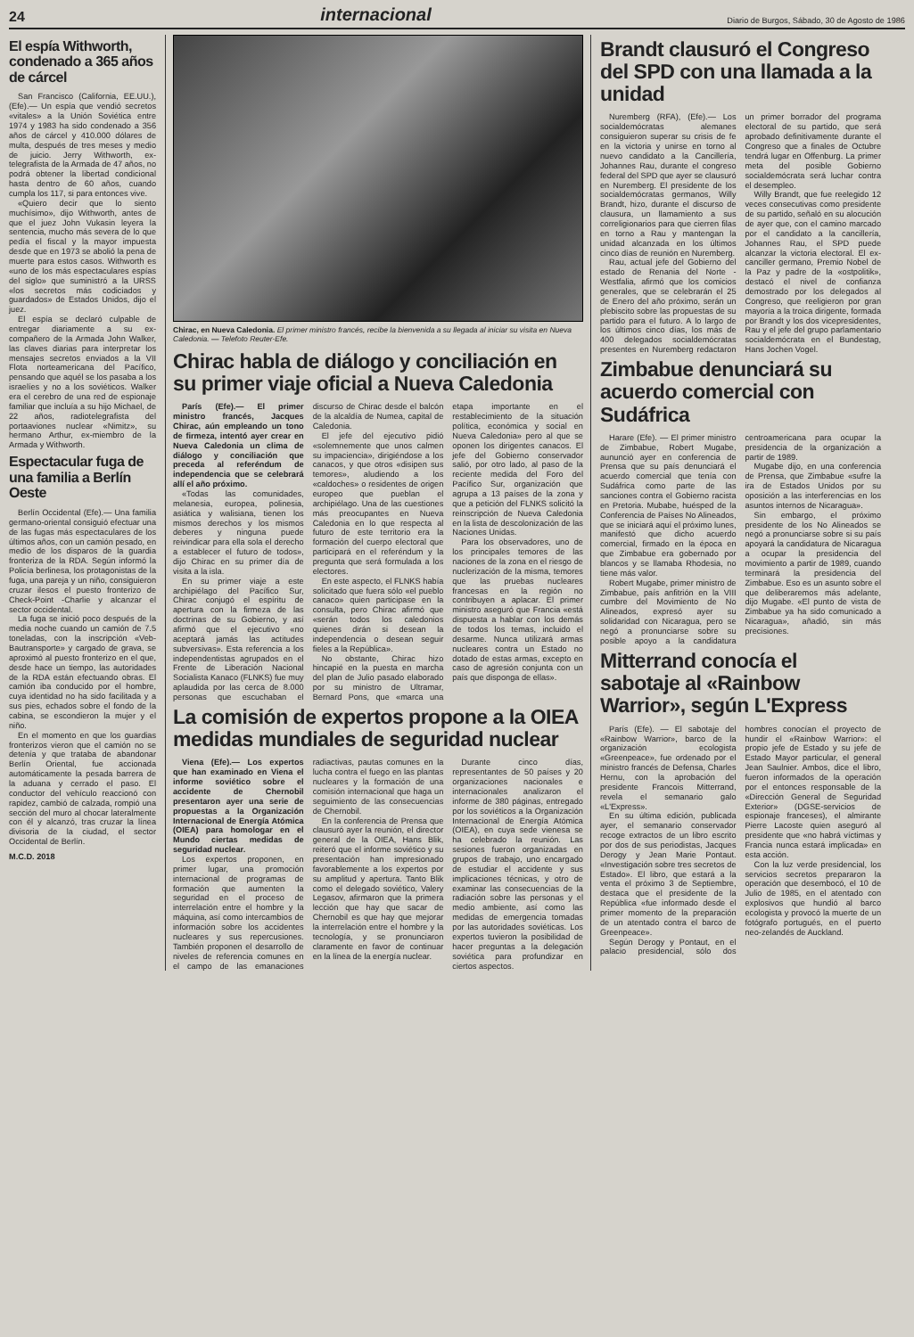24 internacional Diario de Burgos, Sábado, 30 de Agosto de 1986
El espía Withworth, condenado a 365 años de cárcel
San Francisco (California, EE.UU.), (Efe).— Un espía que vendió secretos «vitales» a la Unión Soviética entre 1974 y 1983 ha sido condenado a 356 años de cárcel y 410.000 dólares de multa, después de tres meses y medio de juicio. Jerry Withworth, ex-telegrafista de la Armada de 47 años, no podrá obtener la libertad condicional hasta dentro de 60 años, cuando cumpla los 117, si para entonces vive.
«Quiero decir que lo siento muchísimo», dijo Withworth, antes de que el juez John Vukasin leyera la sentencia, mucho más severa de lo que pedía el fiscal y la mayor impuesta desde que en 1973 se abolió la pena de muerte para estos casos. Withworth es «uno de los más espectaculares espías del siglo» que suministró a la URSS «los secretos más codiciados y guardados» de Estados Unidos, dijo el juez.
El espía se declaró culpable de entregar diariamente a su ex-compañero de la Armada John Walker, las claves diarias para interpretar los mensajes secretos enviados a la VII Flota norteamericana del Pacífico, pensando que aquél se los pasaba a los israelíes y no a los soviéticos. Walker era el cerebro de una red de espionaje familiar que incluía a su hijo Michael, de 22 años, radiotelegrafista del portaaviones nuclear «Nimitz», su hermano Arthur, ex-miembro de la Armada y Withworth.
Espectacular fuga de una familia a Berlín Oeste
Berlín Occidental (Efe).— Una familia germano-oriental consiguió efectuar una de las fugas más espectaculares de los últimos años, con un camión pesado, en medio de los disparos de la guardia fronteriza de la RDA. Según informó la Policía berlinesa, los protagonistas de la fuga, una pareja y un niño, consiguieron cruzar ilesos el puesto fronterizo de Check-Point -Charlie y alcanzar el sector occidental.
La fuga se inició poco después de la media noche cuando un camión de 7.5 toneladas, con la inscripción «Veb-Bautransporte» y cargado de grava, se aproximó al puesto fronterizo en el que, desde hace un tiempo, las autoridades de la RDA están efectuando obras. El camión iba conducido por el hombre, cuya identidad no ha sido facilitada y a sus pies, echados sobre el fondo de la cabina, se escondieron la mujer y el niño.
En el momento en que los guardias fronterizos vieron que el camión no se detenía y que trataba de abandonar Berlín Oriental, fue accionada automáticamente la pesada barrera de la aduana y cerrado el paso. El conductor del vehículo reaccionó con rapidez, cambió de calzada, rompió una sección del muro al chocar lateralmente con él y alcanzó, tras cruzar la línea divisoria de la ciudad, el sector Occidental de Berlín.
M.C.D. 2018
Chirac, en Nueva Caledonia. El primer ministro francés, recibe la bienvenida a su llegada al iniciar su visita en Nueva Caledonia. — Telefoto Reuter-Efe.
Chirac habla de diálogo y conciliación en su primer viaje oficial a Nueva Caledonia
París (Efe).— El primer ministro francés, Jacques Chirac, aún empleando un tono de firmeza, intentó ayer crear en Nueva Caledonia un clima de diálogo y conciliación que preceda al referéndum de independencia que se celebrará allí el año próximo.
«Todas las comunidades, melanesia, europea, polinesia, asiática y walisiana, tienen los mismos derechos y los mismos deberes y ninguna puede reivindicar para ella sola el derecho a establecer el futuro de todos», dijo Chirac en su primer día de visita a la isla.
En su primer viaje a este archipiélago del Pacífico Sur, Chirac conjugó el espíritu de apertura con la firmeza de las doctrinas de su Gobierno, y así afirmó que el ejecutivo «no aceptará jamás las actitudes subversivas». Esta referencia a los independentistas agrupados en el Frente de Liberación Nacional Socialista Kanaco (FLNKS) fue muy aplaudida por las cerca de 8.000 personas que escuchaban el discurso de Chirac desde el balcón de la alcaldía de Numea, capital de Caledonia.
El jefe del ejecutivo pidió «solemnemente que unos calmen su impaciencia», dirigiéndose a los canacos, y que otros «disipen sus temores», aludiendo a los «caldoches» o residentes de origen europeo que pueblan el archipiélago. Una de las cuestiones más preocupantes en Nueva Caledonia en lo que respecta al futuro de este territorio era la formación del cuerpo electoral que participará en el referéndum y la pregunta que será formulada a los electores.
En este aspecto, el FLNKS había solicitado que fuera sólo «el pueblo canaco» quien participase en la consulta, pero Chirac afirmó que «serán todos los caledonios quienes dirán si desean la independencia o desean seguir fieles a la República».
No obstante, Chirac hizo hincapié en la puesta en marcha del plan de Julio pasado elaborado por su ministro de Ultramar, Bernard Pons, que «marca una etapa importante en el restablecimiento de la situación política, económica y social en Nueva Caledonia» pero al que se oponen los dirigentes canacos. El jefe del Gobierno conservador salió, por otro lado, al paso de la reciente medida del Foro del Pacífico Sur, organización que agrupa a 13 países de la zona y que a petición del FLNKS solicitó la reinscripción de Nueva Caledonia en la lista de descolonización de las Naciones Unidas.
Para los observadores, uno de los principales temores de las naciones de la zona en el riesgo de nuclerización de la misma, temores que las pruebas nucleares francesas en la región no contribuyen a aplacar. El primer ministro aseguró que Francia «está dispuesta a hablar con los demás de todos los temas, incluido el desarme. Nunca utilizará armas nucleares contra un Estado no dotado de estas armas, excepto en caso de agresión conjunta con un país que disponga de ellas».
La comisión de expertos propone a la OIEA medidas mundiales de seguridad nuclear
Viena (Efe).— Los expertos que han examinado en Viena el informe soviético sobre el accidente de Chernobil presentaron ayer una serie de propuestas a la Organización Internacional de Energía Atómica (OIEA) para homologar en el Mundo ciertas medidas de seguridad nuclear.
Los expertos proponen, en primer lugar, una promoción internacional de programas de formación que aumenten la seguridad en el proceso de interrelación entre el hombre y la máquina, así como intercambios de información sobre los accidentes nucleares y sus repercusiones. También proponen el desarrollo de niveles de referencia comunes en el campo de las emanaciones radiactivas, pautas comunes en la lucha contra el fuego en las plantas nucleares y la formación de una comisión internacional que haga un seguimiento de las consecuencias de Chernobil.
En la conferencia de Prensa que clausuró ayer la reunión, el director general de la OIEA, Hans Blik, reiteró que el informe soviético y su presentación han impresionado favorablemente a los expertos por su amplitud y apertura. Tanto Blik como el delegado soviético, Valery Legasov, afirmaron que la primera lección que hay que sacar de Chernobil es que hay que mejorar la interrelación entre el hombre y la tecnología, y se pronunciaron claramente en favor de continuar en la línea de la energía nuclear.
Durante cinco días, representantes de 50 países y 20 organizaciones nacionales e internacionales analizaron el informe de 380 páginas, entregado por los soviéticos a la Organización Internacional de Energía Atómica (OIEA), en cuya sede vienesa se ha celebrado la reunión. Las sesiones fueron organizadas en grupos de trabajo, uno encargado de estudiar el accidente y sus implicaciones técnicas, y otro de examinar las consecuencias de la radiación sobre las personas y el medio ambiente, así como las medidas de emergencia tomadas por las autoridades soviéticas. Los expertos tuvieron la posibilidad de hacer preguntas a la delegación soviética para profundizar en ciertos aspectos.
Brandt clausuró el Congreso del SPD con una llamada a la unidad
Nuremberg (RFA), (Efe).— Los socialdemócratas alemanes consiguieron superar su crisis de fe en la victoria y unirse en torno al nuevo candidato a la Cancillería, Johannes Rau, durante el congreso federal del SPD que ayer se clausuró en Nuremberg. El presidente de los socialdemócratas germanos, Willy Brandt, hizo, durante el discurso de clausura, un llamamiento a sus correligionarios para que cierren filas en torno a Rau y mantengan la unidad alcanzada en los últimos cinco días de reunión en Nuremberg.
Rau, actual jefe del Gobierno del estado de Renania del Norte - Westfalia, afirmó que los comicios generales, que se celebrarán el 25 de Enero del año próximo, serán un plebiscito sobre las propuestas de su partido para el futuro. A lo largo de los últimos cinco días, los más de 400 delegados socialdemócratas presentes en Nuremberg redactaron un primer borrador del programa electoral de su partido, que será aprobado definitivamente durante el Congreso que a finales de Octubre tendrá lugar en Offenburg. La primer meta del posible Gobierno socialdemócrata será luchar contra el desempleo.
Willy Brandt, que fue reelegido 12 veces consecutivas como presidente de su partido, señaló en su alocución de ayer que, con el camino marcado por el candidato a la cancillería, Johannes Rau, el SPD puede alcanzar la victoria electoral. El ex-canciller germano, Premio Nobel de la Paz y padre de la «ostpolitik», destacó el nivel de confianza demostrado por los delegados al Congreso, que reeligieron por gran mayoría a la troica dirigente, formada por Brandt y los dos vicepresidentes, Rau y el jefe del grupo parlamentario socialdemócrata en el Bundestag, Hans Jochen Vogel.
Zimbabue denunciará su acuerdo comercial con Sudáfrica
Harare (Efe). — El primer ministro de Zimbabue, Robert Mugabe, aununció ayer en conferencia de Prensa que su país denunciará el acuerdo comercial que tenía con Sudáfrica como parte de las sanciones contra el Gobierno racista en Pretoria. Mubabe, huésped de la Conferencia de Países No Alineados, que se iniciará aquí el próximo lunes, manifestó que dicho acuerdo comercial, firmado en la época en que Zimbabue era gobernado por blancos y se llamaba Rhodesia, no tiene más valor.
Robert Mugabe, primer ministro de Zimbabue, país anfitrión en la VIII cumbre del Movimiento de No Alineados, expresó ayer su solidaridad con Nicaragua, pero se negó a pronunciarse sobre su posible apoyo a la candidatura centroamericana para ocupar la presidencia de la organización a partir de 1989.
Mugabe dijo, en una conferencia de Prensa, que Zimbabue «sufre la ira de Estados Unidos por su oposición a las interferencias en los asuntos internos de Nicaragua».
Sin embargo, el próximo presidente de los No Alineados se negó a pronunciarse sobre si su país apoyará la candidatura de Nicaragua a ocupar la presidencia del movimiento a partir de 1989, cuando terminará la presidencia del Zimbabue. Eso es un asunto sobre el que deliberaremos más adelante, dijo Mugabe. «El punto de vista de Zimbabue ya ha sido comunicado a Nicaragua», añadió, sin más precisiones.
Mitterrand conocía el sabotaje al «Rainbow Warrior», según L'Express
París (Efe). — El sabotaje del «Rainbow Warrior», barco de la organización ecologista «Greenpeace», fue ordenado por el ministro francés de Defensa, Charles Hernu, con la aprobación del presidente Francois Mitterrand, revela el semanario galo «L'Express».
En su última edición, publicada ayer, el semanario conservador recoge extractos de un libro escrito por dos de sus periodistas, Jacques Derogy y Jean Marie Pontaut. «Investigación sobre tres secretos de Estado». El libro, que estará a la venta el próximo 3 de Septiembre, destaca que el presidente de la República «fue informado desde el primer momento de la preparación de un atentado contra el barco de Greenpeace».
Según Derogy y Pontaut, en el palacio presidencial, sólo dos hombres conocían el proyecto de hundir el «Rainbow Warrior»: el propio jefe de Estado y su jefe de Estado Mayor particular, el general Jean Saulnier. Ambos, dice el libro, fueron informados de la operación por el entonces responsable de la «Dirección General de Seguridad Exterior» (DGSE-servicios de espionaje franceses), el almirante Pierre Lacoste quien aseguró al presidente que «no habrá víctimas y Francia nunca estará implicada» en esta acción.
Con la luz verde presidencial, los servicios secretos prepararon la operación que desembocó, el 10 de Julio de 1985, en el atentado con explosivos que hundió al barco ecologista y provocó la muerte de un fotógrafo portugués, en el puerto neo-zelandés de Auckland.